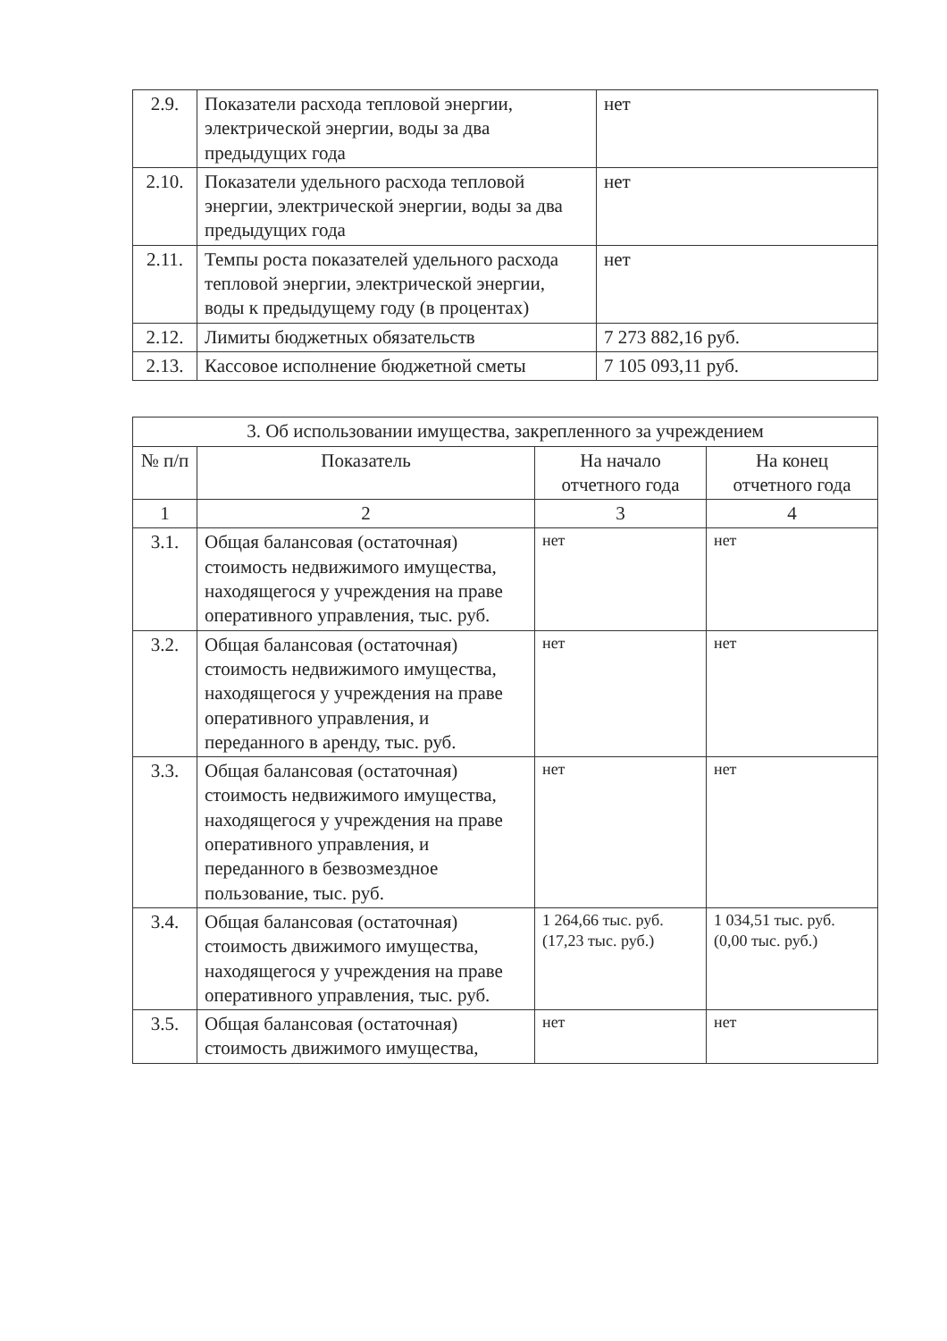| 2.9. | Показатели расхода тепловой энергии, электрической энергии, воды за два предыдущих года | нет |
| 2.10. | Показатели удельного расхода тепловой энергии, электрической энергии, воды за два предыдущих года | нет |
| 2.11. | Темпы роста показателей удельного расхода тепловой энергии, электрической энергии, воды к предыдущему году (в процентах) | нет |
| 2.12. | Лимиты бюджетных обязательств | 7 273 882,16 руб. |
| 2.13. | Кассовое исполнение бюджетной сметы | 7 105 093,11 руб. |
| 3. Об использовании имущества, закрепленного за учреждением | | | |
| --- | --- | --- | --- |
| № п/п | Показатель | На начало отчетного года | На конец отчетного года |
| 1 | 2 | 3 | 4 |
| 3.1. | Общая балансовая (остаточная) стоимость недвижимого имущества, находящегося у учреждения на праве оперативного управления, тыс. руб. | нет | нет |
| 3.2. | Общая балансовая (остаточная) стоимость недвижимого имущества, находящегося у учреждения на праве оперативного управления, и переданного в аренду, тыс. руб. | нет | нет |
| 3.3. | Общая балансовая (остаточная) стоимость недвижимого имущества, находящегося у учреждения на праве оперативного управления, и переданного в безвозмездное пользование, тыс. руб. | нет | нет |
| 3.4. | Общая балансовая (остаточная) стоимость движимого имущества, находящегося у учреждения на праве оперативного управления, тыс. руб. | 1 264,66 тыс. руб. (17,23 тыс. руб.) | 1 034,51 тыс. руб. (0,00 тыс. руб.) |
| 3.5. | Общая балансовая (остаточная) стоимость движимого имущества, | нет | нет |